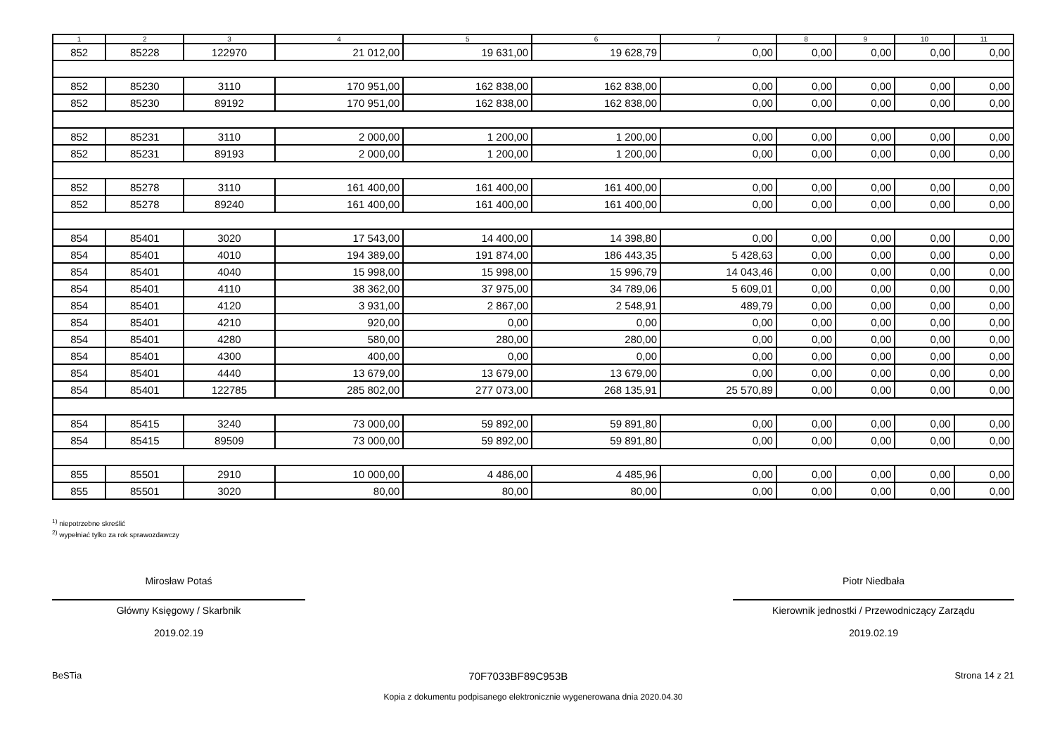| 1 | 2 | 3 | 4 | 5 | 6 | 7 | 8 | 9 | 10 | 11 |
| --- | --- | --- | --- | --- | --- | --- | --- | --- | --- | --- |
| 852 | 85228 | 122970 | 21 012,00 | 19 631,00 | 19 628,79 | 0,00 | 0,00 | 0,00 | 0,00 | 0,00 |
| 852 | 85230 | 3110 | 170 951,00 | 162 838,00 | 162 838,00 | 0,00 | 0,00 | 0,00 | 0,00 | 0,00 |
| 852 | 85230 | 89192 | 170 951,00 | 162 838,00 | 162 838,00 | 0,00 | 0,00 | 0,00 | 0,00 | 0,00 |
| 852 | 85231 | 3110 | 2 000,00 | 1 200,00 | 1 200,00 | 0,00 | 0,00 | 0,00 | 0,00 | 0,00 |
| 852 | 85231 | 89193 | 2 000,00 | 1 200,00 | 1 200,00 | 0,00 | 0,00 | 0,00 | 0,00 | 0,00 |
| 852 | 85278 | 3110 | 161 400,00 | 161 400,00 | 161 400,00 | 0,00 | 0,00 | 0,00 | 0,00 | 0,00 |
| 852 | 85278 | 89240 | 161 400,00 | 161 400,00 | 161 400,00 | 0,00 | 0,00 | 0,00 | 0,00 | 0,00 |
| 854 | 85401 | 3020 | 17 543,00 | 14 400,00 | 14 398,80 | 0,00 | 0,00 | 0,00 | 0,00 | 0,00 |
| 854 | 85401 | 4010 | 194 389,00 | 191 874,00 | 186 443,35 | 5 428,63 | 0,00 | 0,00 | 0,00 | 0,00 |
| 854 | 85401 | 4040 | 15 998,00 | 15 998,00 | 15 996,79 | 14 043,46 | 0,00 | 0,00 | 0,00 | 0,00 |
| 854 | 85401 | 4110 | 38 362,00 | 37 975,00 | 34 789,06 | 5 609,01 | 0,00 | 0,00 | 0,00 | 0,00 |
| 854 | 85401 | 4120 | 3 931,00 | 2 867,00 | 2 548,91 | 489,79 | 0,00 | 0,00 | 0,00 | 0,00 |
| 854 | 85401 | 4210 | 920,00 | 0,00 | 0,00 | 0,00 | 0,00 | 0,00 | 0,00 | 0,00 |
| 854 | 85401 | 4280 | 580,00 | 280,00 | 280,00 | 0,00 | 0,00 | 0,00 | 0,00 | 0,00 |
| 854 | 85401 | 4300 | 400,00 | 0,00 | 0,00 | 0,00 | 0,00 | 0,00 | 0,00 | 0,00 |
| 854 | 85401 | 4440 | 13 679,00 | 13 679,00 | 13 679,00 | 0,00 | 0,00 | 0,00 | 0,00 | 0,00 |
| 854 | 85401 | 122785 | 285 802,00 | 277 073,00 | 268 135,91 | 25 570,89 | 0,00 | 0,00 | 0,00 | 0,00 |
| 854 | 85415 | 3240 | 73 000,00 | 59 892,00 | 59 891,80 | 0,00 | 0,00 | 0,00 | 0,00 | 0,00 |
| 854 | 85415 | 89509 | 73 000,00 | 59 892,00 | 59 891,80 | 0,00 | 0,00 | 0,00 | 0,00 | 0,00 |
| 855 | 85501 | 2910 | 10 000,00 | 4 486,00 | 4 485,96 | 0,00 | 0,00 | 0,00 | 0,00 | 0,00 |
| 855 | 85501 | 3020 | 80,00 | 80,00 | 80,00 | 0,00 | 0,00 | 0,00 | 0,00 | 0,00 |
<sup>1)</sup> niepotrzebne skreślić
<sup>2)</sup> wypełniać tylko za rok sprawozdawczy
Mirosław Potaś
Główny Księgowy / Skarbnik
2019.02.19
Piotr Niedbała
Kierownik jednostki / Przewodniczący Zarządu
2019.02.19
BeSTia 70F7033BF89C953B Strona 14 z 21
Kopia z dokumentu podpisanego elektronicznie wygenerowana dnia 2020.04.30